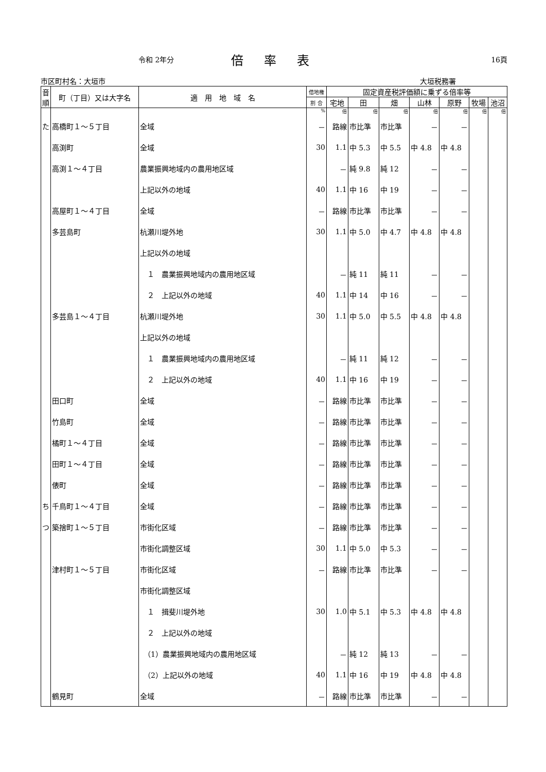令和 2年分 倍率表 16頁
市区町村名：大垣市 大垣税務署
| 音順 | 町（丁目）又は大字名 | 適 用 地 域 名 | 借地権 | 固定資産税評価額に乗ずる倍率等 | | | | | | |
| --- | --- | --- | --- | --- | --- | --- | --- | --- | --- | --- |
| | | | 割 合 | 宅地 | 田 | 畑 | 山林 | 原野 | 牧場 | 池沼 |
| | | | % | 倍 | 倍 | 倍 | 倍 | 倍 | 倍 | 倍 |
| た | 高橋町１～５丁目 | 全域 | － | 路線 | 市比準 | 市比準 | － | － | | |
| | 高渕町 | 全域 | 30 | 1.1 | 中 5.3 | 中 5.5 | 中 4.8 | 中 4.8 | | |
| | 高渕１～４丁目 | 農業振興地域内の農用地区域 | | － | 純 9.8 | 純 12 | － | － | | |
| | | 上記以外の地域 | 40 | 1.1 | 中 16 | 中 19 | － | － | | |
| | 高屋町１～４丁目 | 全域 | － | 路線 | 市比準 | 市比準 | － | － | | |
| | 多芸島町 | 杭瀬川堤外地 | 30 | 1.1 | 中 5.0 | 中 4.7 | 中 4.8 | 中 4.8 | | |
| | | 上記以外の地域 | | | | | | | | |
| | | １ 農業振興地域内の農用地区域 | | － | 純 11 | 純 11 | － | － | | |
| | | ２ 上記以外の地域 | 40 | 1.1 | 中 14 | 中 16 | － | － | | |
| | 多芸島１～４丁目 | 杭瀬川堤外地 | 30 | 1.1 | 中 5.0 | 中 5.5 | 中 4.8 | 中 4.8 | | |
| | | 上記以外の地域 | | | | | | | | |
| | | １ 農業振興地域内の農用地区域 | | － | 純 11 | 純 12 | － | － | | |
| | | ２ 上記以外の地域 | 40 | 1.1 | 中 16 | 中 19 | － | － | | |
| | 田口町 | 全域 | － | 路線 | 市比準 | 市比準 | － | － | | |
| | 竹島町 | 全域 | － | 路線 | 市比準 | 市比準 | － | － | | |
| | 橘町１～４丁目 | 全域 | － | 路線 | 市比準 | 市比準 | － | － | | |
| | 田町１～４丁目 | 全域 | － | 路線 | 市比準 | 市比準 | － | － | | |
| | 俵町 | 全域 | － | 路線 | 市比準 | 市比準 | － | － | | |
| ち | 千鳥町１～４丁目 | 全域 | － | 路線 | 市比準 | 市比準 | － | － | | |
| つ | 築捨町１～５丁目 | 市街化区域 | － | 路線 | 市比準 | 市比準 | － | － | | |
| | | 市街化調整区域 | 30 | 1.1 | 中 5.0 | 中 5.3 | － | － | | |
| | 津村町１～５丁目 | 市街化区域 | － | 路線 | 市比準 | 市比準 | － | － | | |
| | | 市街化調整区域 | | | | | | | | |
| | | １ 揖斐川堤外地 | 30 | 1.0 | 中 5.1 | 中 5.3 | 中 4.8 | 中 4.8 | | |
| | | ２ 上記以外の地域 | | | | | | | | |
| | | （1）農業振興地域内の農用地区域 | | － | 純 12 | 純 13 | － | － | | |
| | | （2）上記以外の地域 | 40 | 1.1 | 中 16 | 中 19 | 中 4.8 | 中 4.8 | | |
| | 鶴見町 | 全域 | － | 路線 | 市比準 | 市比準 | － | － | | |